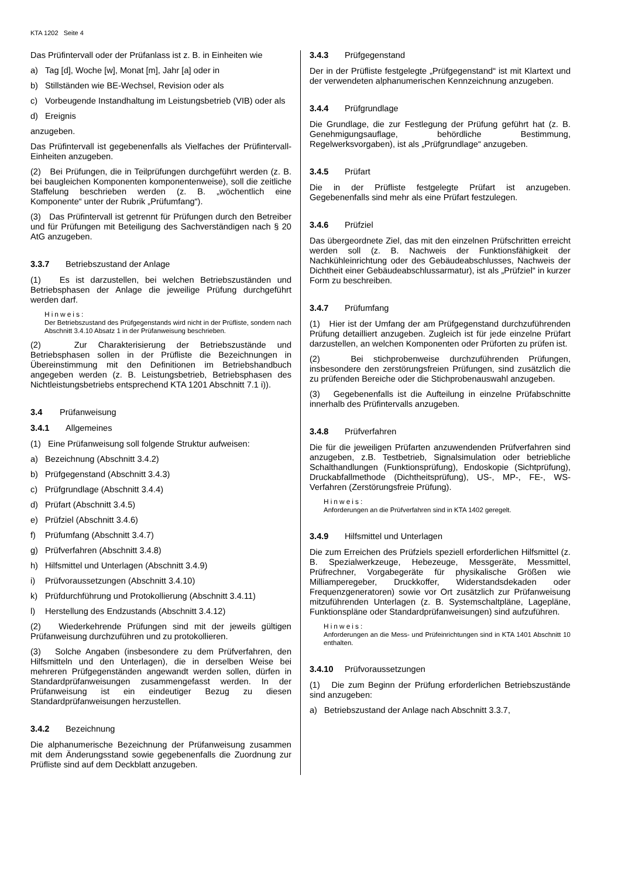KTA 1202 Seite 4
Das Prüfintervall oder der Prüfanlass ist z. B. in Einheiten wie
a) Tag [d], Woche [w], Monat [m], Jahr [a] oder in
b) Stillständen wie BE-Wechsel, Revision oder als
c) Vorbeugende Instandhaltung im Leistungsbetrieb (VIB) oder als
d) Ereignis
anzugeben.
Das Prüfintervall ist gegebenenfalls als Vielfaches der Prüfintervall-Einheiten anzugeben.
(2) Bei Prüfungen, die in Teilprüfungen durchgeführt werden (z. B. bei baugleichen Komponenten komponentenweise), soll die zeitliche Staffelung beschrieben werden (z. B. „wöchentlich eine Komponente“ unter der Rubrik „Prüfumfang“).
(3) Das Prüfintervall ist getrennt für Prüfungen durch den Betreiber und für Prüfungen mit Beteiligung des Sachverständigen nach § 20 AtG anzugeben.
3.3.7 Betriebszustand der Anlage
(1) Es ist darzustellen, bei welchen Betriebszuständen und Betriebsphasen der Anlage die jeweilige Prüfung durchgeführt werden darf.
Hinweis:
Der Betriebszustand des Prüfgegenstands wird nicht in der Prüfliste, sondern nach Abschnitt 3.4.10 Absatz 1 in der Prüfanweisung beschrieben.
(2) Zur Charakterisierung der Betriebszustände und Betriebsphasen sollen in der Prüfliste die Bezeichnungen in Übereinstimmung mit den Definitionen im Betriebshandbuch angegeben werden (z. B. Leistungsbetrieb, Betriebsphasen des Nichtleistungsbetriebs entsprechend KTA 1201 Abschnitt 7.1 i)).
3.4 Prüfanweisung
3.4.1 Allgemeines
(1) Eine Prüfanweisung soll folgende Struktur aufweisen:
a) Bezeichnung (Abschnitt 3.4.2)
b) Prüfgegenstand (Abschnitt 3.4.3)
c) Prüfgrundlage (Abschnitt 3.4.4)
d) Prüfart (Abschnitt 3.4.5)
e) Prüfziel (Abschnitt 3.4.6)
f) Prüfumfang (Abschnitt 3.4.7)
g) Prüfverfahren (Abschnitt 3.4.8)
h) Hilfsmittel und Unterlagen (Abschnitt 3.4.9)
i) Prüfvoraussetzungen (Abschnitt 3.4.10)
k) Prüfdurchführung und Protokollierung (Abschnitt 3.4.11)
l) Herstellung des Endzustands (Abschnitt 3.4.12)
(2) Wiederkehrende Prüfungen sind mit der jeweils gültigen Prüfanweisung durchzuführen und zu protokollieren.
(3) Solche Angaben (insbesondere zu dem Prüfverfahren, den Hilfsmitteln und den Unterlagen), die in derselben Weise bei mehreren Prüfgegenständen angewandt werden sollen, dürfen in Standardprüfanweisungen zusammengefasst werden. In der Prüfanweisung ist ein eindeutiger Bezug zu diesen Standardprüfanweisungen herzustellen.
3.4.2 Bezeichnung
Die alphanumerische Bezeichnung der Prüfanweisung zusammen mit dem Änderungsstand sowie gegebenenfalls die Zuordnung zur Prüfliste sind auf dem Deckblatt anzugeben.
3.4.3 Prüfgegenstand
Der in der Prüfliste festgelegte „Prüfgegenstand“ ist mit Klartext und der verwendeten alphanumerischen Kennzeichnung anzugeben.
3.4.4 Prüfgrundlage
Die Grundlage, die zur Festlegung der Prüfung geführt hat (z. B. Genehmigungsauflage, behördliche Bestimmung, Regelwerksvorgaben), ist als „Prüfgrundlage“ anzugeben.
3.4.5 Prüfart
Die in der Prüfliste festgelegte Prüfart ist anzugeben. Gegebenenfalls sind mehr als eine Prüfart festzulegen.
3.4.6 Prüfziel
Das übergeordnete Ziel, das mit den einzelnen Prüfschritten erreicht werden soll (z. B. Nachweis der Funktionsfähigkeit der Nachkühleinrichtung oder des Gebäudeabschlusses, Nachweis der Dichtheit einer Gebäudeabschlussarmatur), ist als „Prüfziel“ in kurzer Form zu beschreiben.
3.4.7 Prüfumfang
(1) Hier ist der Umfang der am Prüfgegenstand durchzuführenden Prüfung detailliert anzugeben. Zugleich ist für jede einzelne Prüfart darzustellen, an welchen Komponenten oder Prüforten zu prüfen ist.
(2) Bei stichprobenweise durchzuführenden Prüfungen, insbesondere den zerstörungsfreien Prüfungen, sind zusätzlich die zu prüfenden Bereiche oder die Stichprobenauswahl anzugeben.
(3) Gegebenenfalls ist die Aufteilung in einzelne Prüfabschnitte innerhalb des Prüfintervalls anzugeben.
3.4.8 Prüfverfahren
Die für die jeweiligen Prüfarten anzuwendenden Prüfverfahren sind anzugeben, z.B. Testbetrieb, Signalsimulation oder betriebliche Schalthandlungen (Funktionsprüfung), Endoskopie (Sichtprüfung), Druckabfallmethode (Dichtheitsprüfung), US-, MP-, FE-, WS-Verfahren (Zerstörungsfreie Prüfung).
Hinweis:
Anforderungen an die Prüfverfahren sind in KTA 1402 geregelt.
3.4.9 Hilfsmittel und Unterlagen
Die zum Erreichen des Prüfziels speziell erforderlichen Hilfsmittel (z. B. Spezialwerkzeuge, Hebezeuge, Messgeräte, Messmittel, Prüfrechner, Vorgabegeräte für physikalische Größen wie Milliamperegeber, Druckkoffer, Widerstandsdekaden oder Frequenzgeneratoren) sowie vor Ort zusätzlich zur Prüfanweisung mitzuführenden Unterlagen (z. B. Systemschaltpläne, Lagepläne, Funktionspläne oder Standardprüfanweisungen) sind aufzuführen.
Hinweis:
Anforderungen an die Mess- und Prüfeinrichtungen sind in KTA 1401 Abschnitt 10 enthalten.
3.4.10 Prüfvoraussetzungen
(1) Die zum Beginn der Prüfung erforderlichen Betriebszustände sind anzugeben:
a) Betriebszustand der Anlage nach Abschnitt 3.3.7,